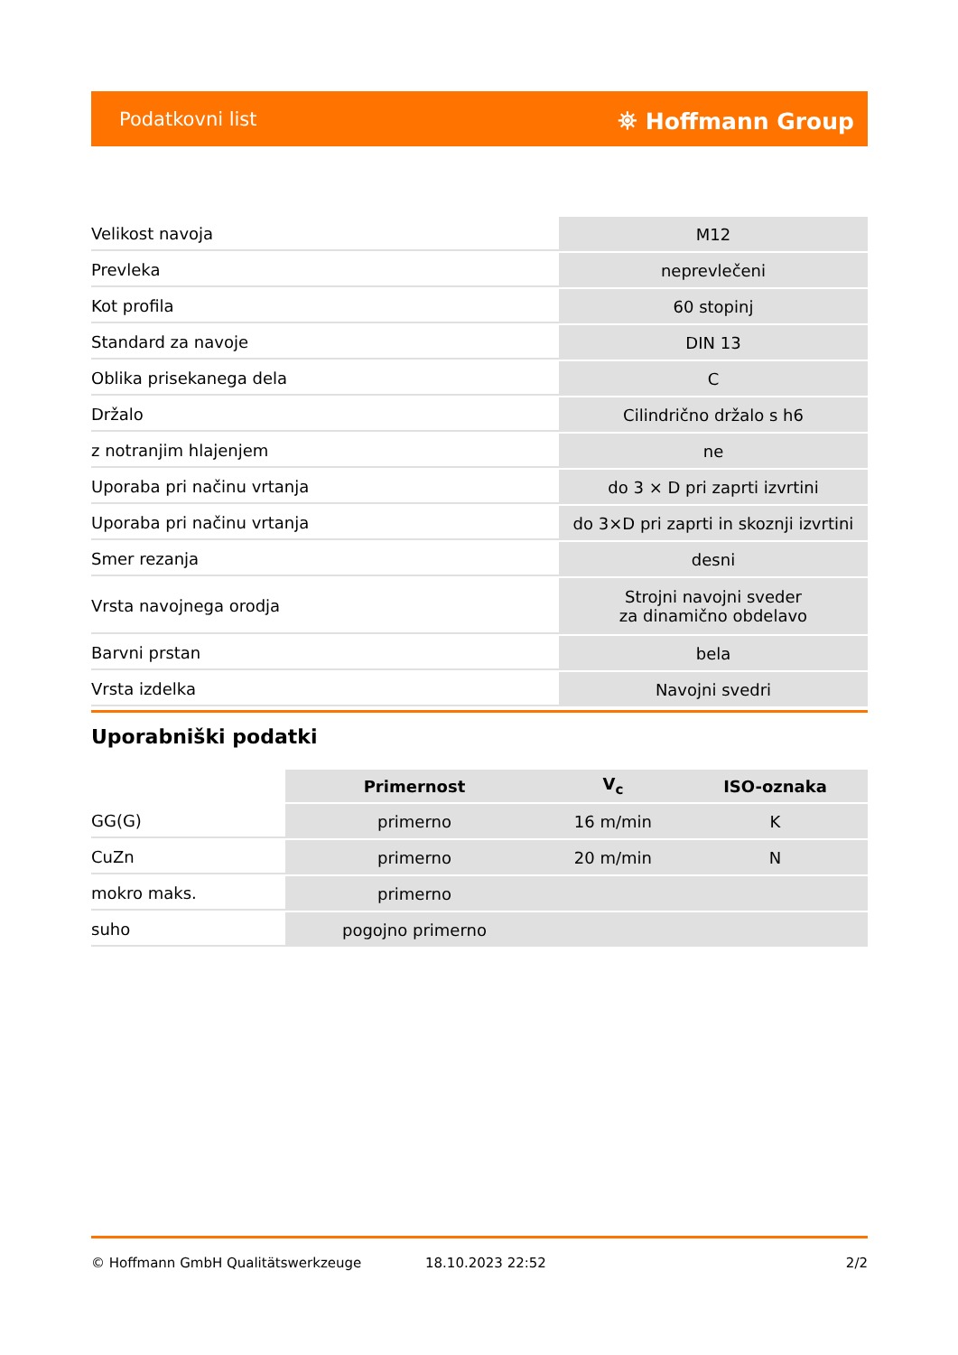Podatkovni list ⛯ Hoffmann Group
| Velikost navoja | M12 |
| Prevleka | neprevlečeni |
| Kot profila | 60 stopinj |
| Standard za navoje | DIN 13 |
| Oblika prisekanega dela | C |
| Držalo | Cilindrično držalo s h6 |
| z notranjim hlajenjem | ne |
| Uporaba pri načinu vrtanja | do 3 × D pri zaprti izvrtini |
| Uporaba pri načinu vrtanja | do 3×D pri zaprti in skoznji izvrtini |
| Smer rezanja | desni |
| Vrsta navojnega orodja | Strojni navojni sveder za dinamično obdelavo |
| Barvni prstan | bela |
| Vrsta izdelka | Navojni svedri |
Uporabniški podatki
| | Primernost | V<sub>c</sub> | ISO-oznaka |
| --- | --- | --- | --- |
| GG(G) | primerno | 16 m/min | K |
| CuZn | primerno | 20 m/min | N |
| mokro maks. | primerno | | |
| suho | pogojno primerno | | |
© Hoffmann GmbH Qualitätswerkzeuge 18.10.2023 22:52 2/2